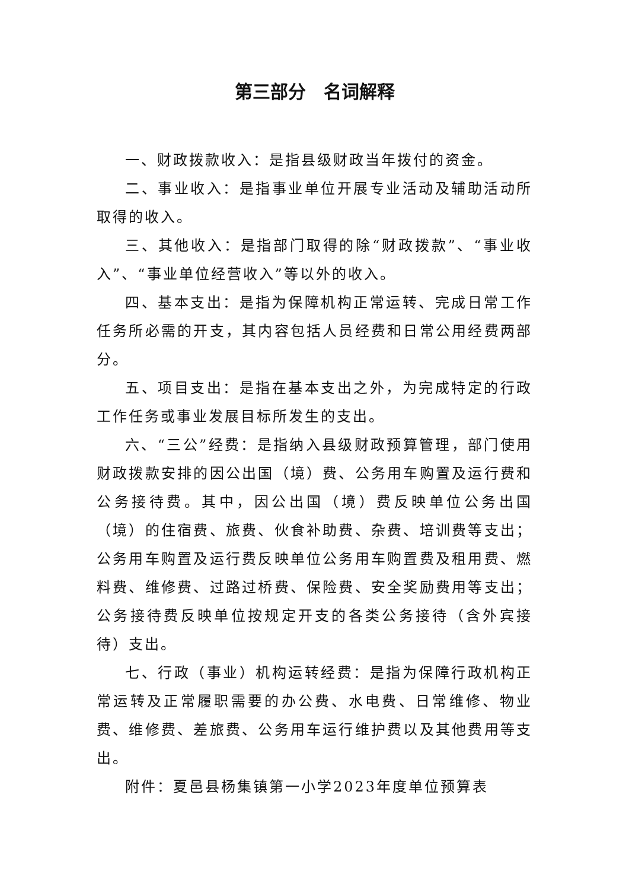第三部分　名词解释
一、财政拨款收入：是指县级财政当年拨付的资金。
二、事业收入：是指事业单位开展专业活动及辅助活动所取得的收入。
三、其他收入：是指部门取得的除“财政拨款”、“事业收入”、“事业单位经营收入”等以外的收入。
四、基本支出：是指为保障机构正常运转、完成日常工作任务所必需的开支，其内容包括人员经费和日常公用经费两部分。
五、项目支出：是指在基本支出之外，为完成特定的行政工作任务或事业发展目标所发生的支出。
六、“三公”经费：是指纳入县级财政预算管理，部门使用财政拨款安排的因公出国（境）费、公务用车购置及运行费和公务接待费。其中，因公出国（境）费反映单位公务出国（境）的住宿费、旅费、伙食补助费、杂费、培训费等支出；公务用车购置及运行费反映单位公务用车购置费及租用费、燃料费、维修费、过路过桥费、保险费、安全奖励费用等支出；公务接待费反映单位按规定开支的各类公务接待（含外宾接待）支出。
七、行政（事业）机构运转经费：是指为保障行政机构正常运转及正常履职需要的办公费、水电费、日常维修、物业费、维修费、差旅费、公务用车运行维护费以及其他费用等支出。
附件：夏邑县杨集镇第一小学2023年度单位预算表